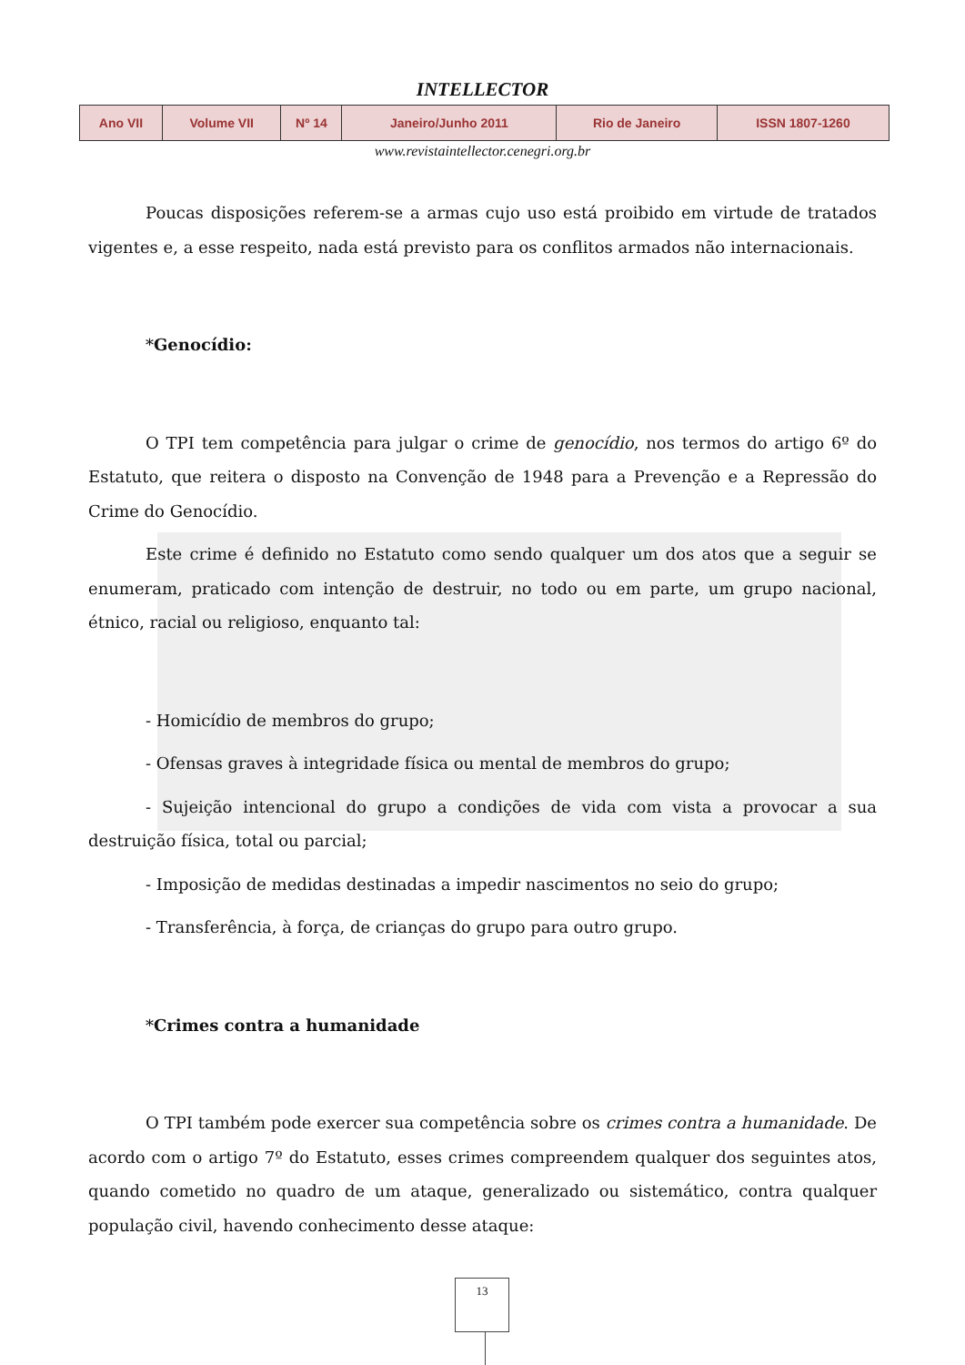INTELLECTOR
| Ano VII | Volume VII | Nº 14 | Janeiro/Junho 2011 | Rio de Janeiro | ISSN 1807-1260 |
www.revistaintellector.cenegri.org.br
Poucas disposições referem-se a armas cujo uso está proibido em virtude de tratados vigentes e, a esse respeito, nada está previsto para os conflitos armados não internacionais.
*Genocídio:
O TPI tem competência para julgar o crime de genocídio, nos termos do artigo 6º do Estatuto, que reitera o disposto na Convenção de 1948 para a Prevenção e a Repressão do Crime do Genocídio.
Este crime é definido no Estatuto como sendo qualquer um dos atos que a seguir se enumeram, praticado com intenção de destruir, no todo ou em parte, um grupo nacional, étnico, racial ou religioso, enquanto tal:
- Homicídio de membros do grupo;
- Ofensas graves à integridade física ou mental de membros do grupo;
- Sujeição intencional do grupo a condições de vida com vista a provocar a sua destruição física, total ou parcial;
- Imposição de medidas destinadas a impedir nascimentos no seio do grupo;
- Transferência, à força, de crianças do grupo para outro grupo.
*Crimes contra a humanidade
O TPI também pode exercer sua competência sobre os crimes contra a humanidade. De acordo com o artigo 7º do Estatuto, esses crimes compreendem qualquer dos seguintes atos, quando cometido no quadro de um ataque, generalizado ou sistemático, contra qualquer população civil, havendo conhecimento desse ataque:
13